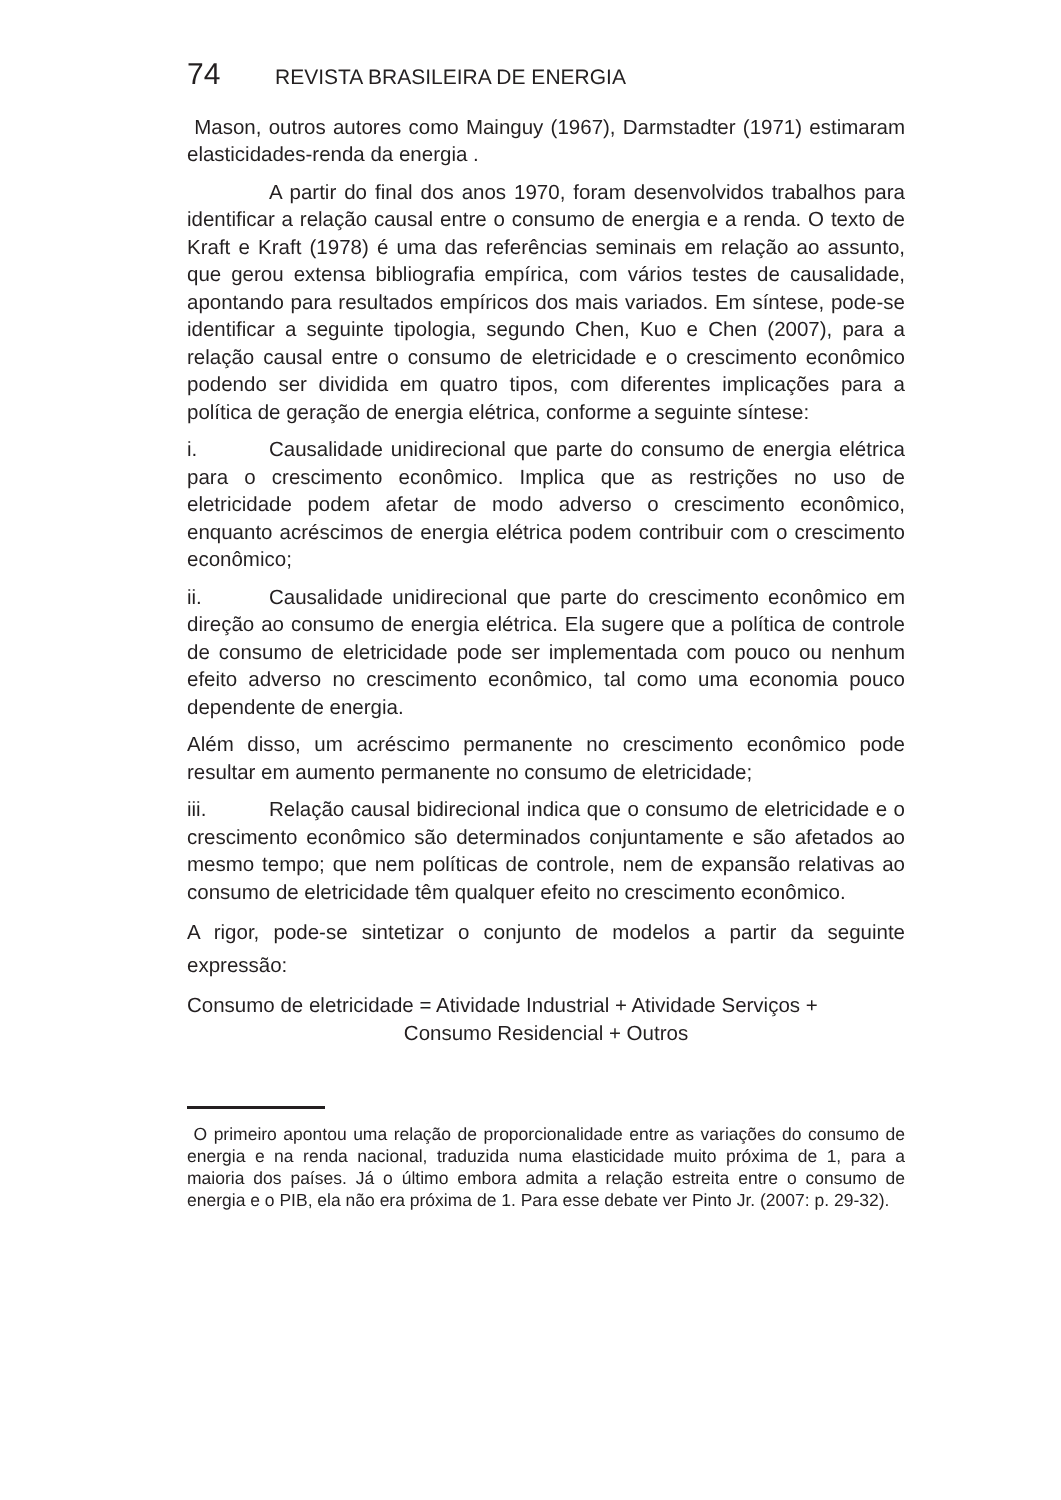74 REVISTA BRASILEIRA DE ENERGIA
Mason, outros autores como Mainguy (1967), Darmstadter (1971) estimaram elasticidades-renda da energia .
A partir do final dos anos 1970, foram desenvolvidos trabalhos para identificar a relação causal entre o consumo de energia e a renda. O texto de Kraft e Kraft (1978) é uma das referências seminais em relação ao assunto, que gerou extensa bibliografia empírica, com vários testes de causalidade, apontando para resultados empíricos dos mais variados. Em síntese, pode-se identificar a seguinte tipologia, segundo Chen, Kuo e Chen (2007), para a relação causal entre o consumo de eletricidade e o crescimento econômico podendo ser dividida em quatro tipos, com diferentes implicações para a política de geração de energia elétrica, conforme a seguinte síntese:
i. Causalidade unidirecional que parte do consumo de energia elétrica para o crescimento econômico. Implica que as restrições no uso de eletricidade podem afetar de modo adverso o crescimento econômico, enquanto acréscimos de energia elétrica podem contribuir com o crescimento econômico;
ii. Causalidade unidirecional que parte do crescimento econômico em direção ao consumo de energia elétrica. Ela sugere que a política de controle de consumo de eletricidade pode ser implementada com pouco ou nenhum efeito adverso no crescimento econômico, tal como uma economia pouco dependente de energia.
Além disso, um acréscimo permanente no crescimento econômico pode resultar em aumento permanente no consumo de eletricidade;
iii. Relação causal bidirecional indica que o consumo de eletricidade e o crescimento econômico são determinados conjuntamente e são afetados ao mesmo tempo; que nem políticas de controle, nem de expansão relativas ao consumo de eletricidade têm qualquer efeito no crescimento econômico.
A rigor, pode-se sintetizar o conjunto de modelos a partir da seguinte expressão:
Consumo de eletricidade = Atividade Industrial + Atividade Serviços +
Consumo Residencial + Outros
O primeiro apontou uma relação de proporcionalidade entre as variações do consumo de energia e na renda nacional, traduzida numa elasticidade muito próxima de 1, para a maioria dos países. Já o último embora admita a relação estreita entre o consumo de energia e o PIB, ela não era próxima de 1. Para esse debate ver Pinto Jr. (2007: p. 29-32).